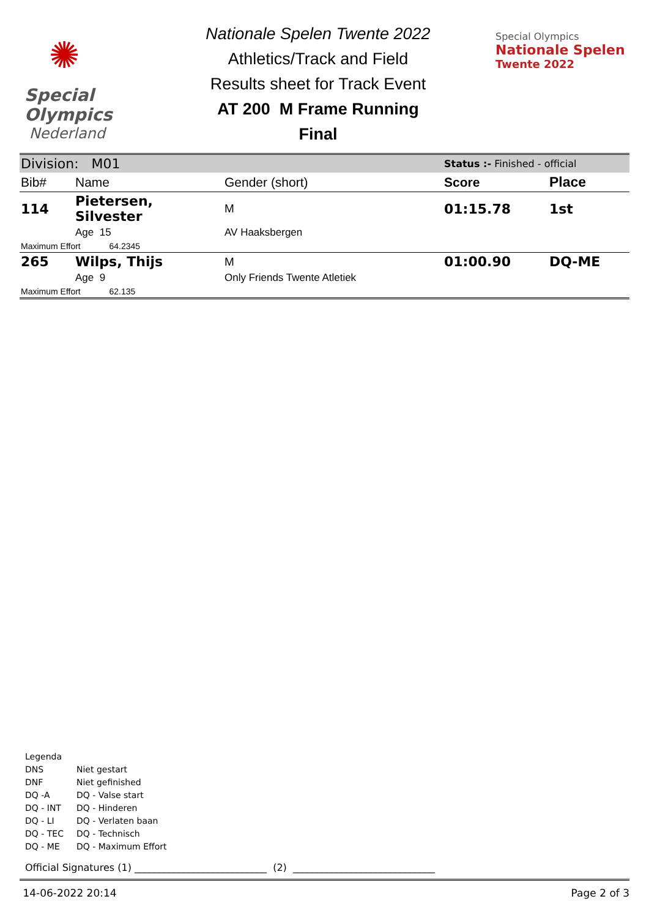✺
Special
Olympics
Nederland
Nationale Spelen Twente 2022
Athletics/Track and Field
Results sheet for Track Event
AT 200 M Frame Running
Final
Special Olympics
Nationale Spelen
Twente 2022
| Division: M01 | | | Status :- Finished - official | |
| Bib# | Name | Gender (short) | Score | Place |
| 114 | Pietersen, Silvester | M | 01:15.78 | 1st |
| | Age 15 | AV Haaksbergen | | |
| Maximum Effort 64.2345 | | | | |
| 265 | Wilps, Thijs | M | 01:00.90 | DQ-ME |
| | Age 9 | Only Friends Twente Atletiek | | |
| Maximum Effort 62.135 | | | | |
Legenda
DNS Niet gestart
DNF Niet gefinished
DQ -A DQ - Valse start
DQ - INT DQ - Hinderen
DQ - LI DQ - Verlaten baan
DQ - TEC DQ - Technisch
DQ - ME DQ - Maximum Effort
Official Signatures (1) ___________________________ (2) _____________________________
14-06-2022 20:14 Page 2 of 3